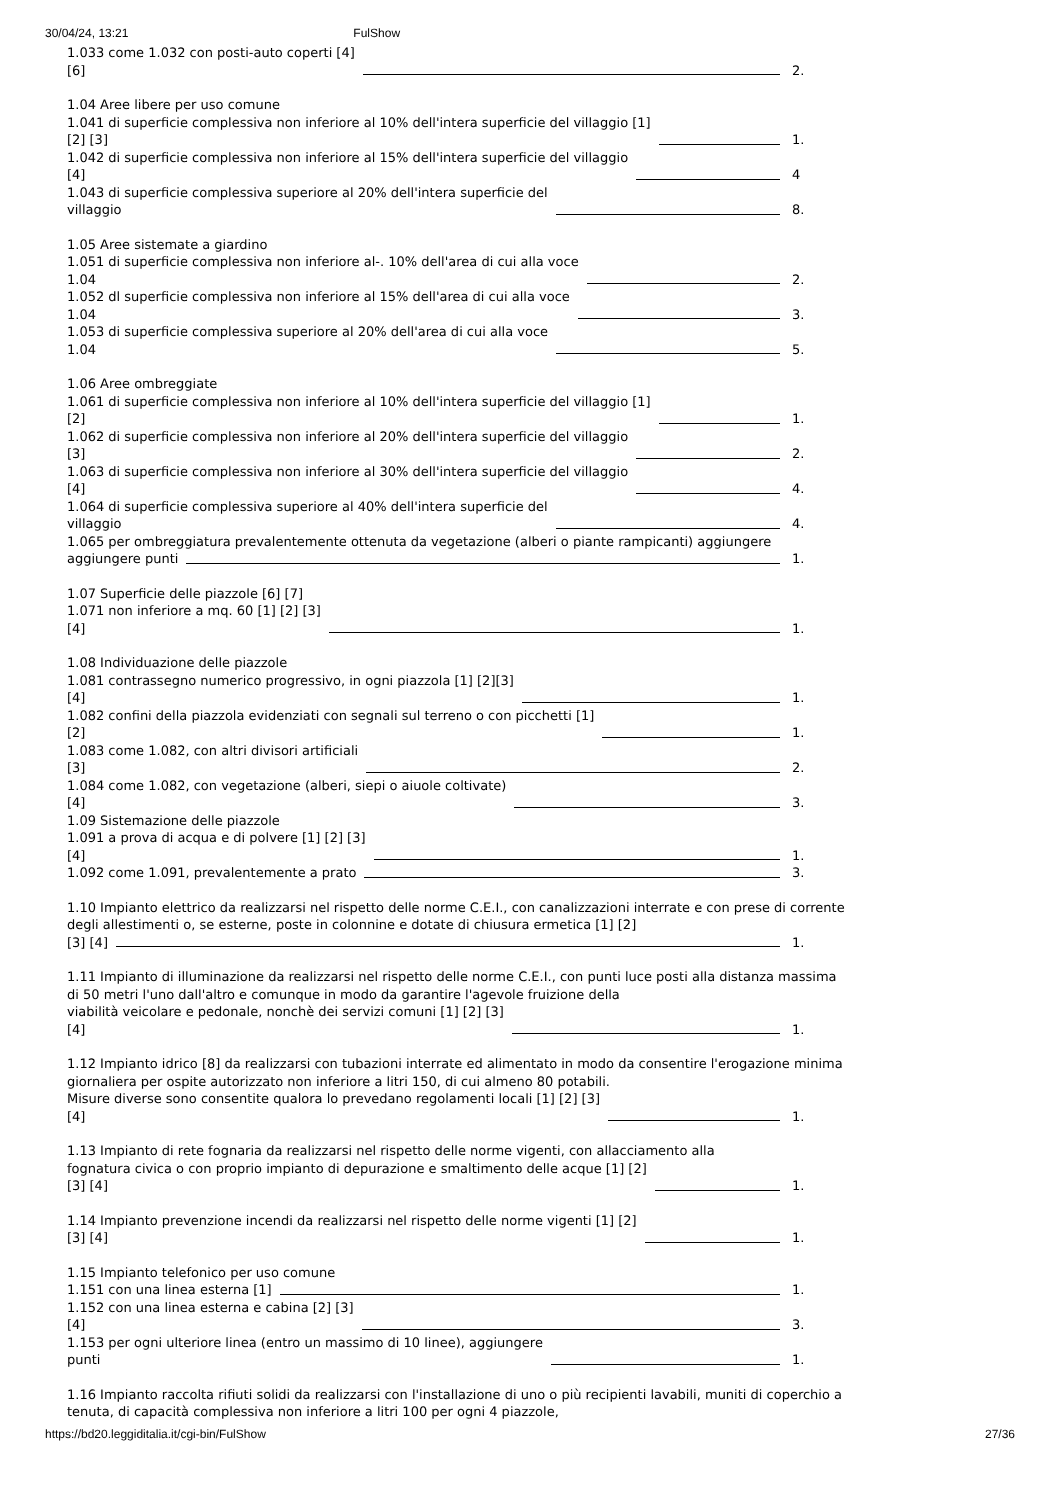30/04/24, 13:21 FulShow
1.033 come 1.032 con posti-auto coperti [4]
[6]
2.
1.04 Aree libere per uso comune
1.041 di superficie complessiva non inferiore al 10% dell'intera superficie del villaggio [1]
[2] [3]
1.
1.042 di superficie complessiva non inferiore al 15% dell'intera superficie del villaggio
[4]
4
1.043 di superficie complessiva superiore al 20% dell'intera superficie del
villaggio
8.
1.05 Aree sistemate a giardino
1.051 di superficie complessiva non inferiore al-. 10% dell'area di cui alla voce
1.04
2.
1.052 dl superficie complessiva non inferiore al 15% dell'area di cui alla voce
1.04
3.
1.053 di superficie complessiva superiore al 20% dell'area di cui alla voce
1.04
5.
1.06 Aree ombreggiate
1.061 di superficie complessiva non inferiore al 10% dell'intera superficie del villaggio [1]
[2]
1.
1.062 di superficie complessiva non inferiore al 20% dell'intera superficie del villaggio
[3]
2.
1.063 di superficie complessiva non inferiore al 30% dell'intera superficie del villaggio
[4]
4.
1.064 di superficie complessiva superiore al 40% dell'intera superficie del
villaggio
4.
1.065 per ombreggiatura prevalentemente ottenuta da vegetazione (alberi o piante rampicanti) aggiungere
aggiungere punti
1.
1.07 Superficie delle piazzole [6] [7]
1.071 non inferiore a mq. 60 [1] [2] [3]
[4]
1.
1.08 Individuazione delle piazzole
1.081 contrassegno numerico progressivo, in ogni piazzola [1] [2][3]
[4]
1.
1.082 confini della piazzola evidenziati con segnali sul terreno o con picchetti [1]
[2]
1.
1.083 come 1.082, con altri divisori artificiali
[3]
2.
1.084 come 1.082, con vegetazione (alberi, siepi o aiuole coltivate)
[4]
3.
1.09 Sistemazione delle piazzole
1.091 a prova di acqua e di polvere [1] [2] [3]
[4]
1.
1.092 come 1.091, prevalentemente a prato
3.
1.10 Impianto elettrico da realizzarsi nel rispetto delle norme C.E.I., con canalizzazioni interrate e con prese di corrente degli allestimenti o, se esterne, poste in colonnine e dotate di chiusura ermetica [1] [2]
[3] [4]
1.
1.11 Impianto di illuminazione da realizzarsi nel rispetto delle norme C.E.I., con punti luce posti alla distanza massima di 50 metri l'uno dall'altro e comunque in modo da garantire l'agevole fruizione della
viabilità veicolare e pedonale, nonchè dei servizi comuni [1] [2] [3]
[4]
1.
1.12 Impianto idrico [8] da realizzarsi con tubazioni interrate ed alimentato in modo da consentire l'erogazione minima giornaliera per ospite autorizzato non inferiore a litri 150, di cui almeno 80 potabili.
Misure diverse sono consentite qualora lo prevedano regolamenti locali [1] [2] [3]
[4]
1.
1.13 Impianto di rete fognaria da realizzarsi nel rispetto delle norme vigenti, con allacciamento alla
fognatura civica o con proprio impianto di depurazione e smaltimento delle acque [1] [2]
[3] [4]
1.
1.14 Impianto prevenzione incendi da realizzarsi nel rispetto delle norme vigenti [1] [2]
[3] [4]
1.
1.15 Impianto telefonico per uso comune
1.151 con una linea esterna [1]
1.
1.152 con una linea esterna e cabina [2] [3]
[4]
3.
1.153 per ogni ulteriore linea (entro un massimo di 10 linee), aggiungere
punti
1.
1.16 Impianto raccolta rifiuti solidi da realizzarsi con l'installazione di uno o più recipienti lavabili, muniti di coperchio a tenuta, di capacità complessiva non inferiore a litri 100 per ogni 4 piazzole,
https://bd20.leggiditalia.it/cgi-bin/FulShow 27/36